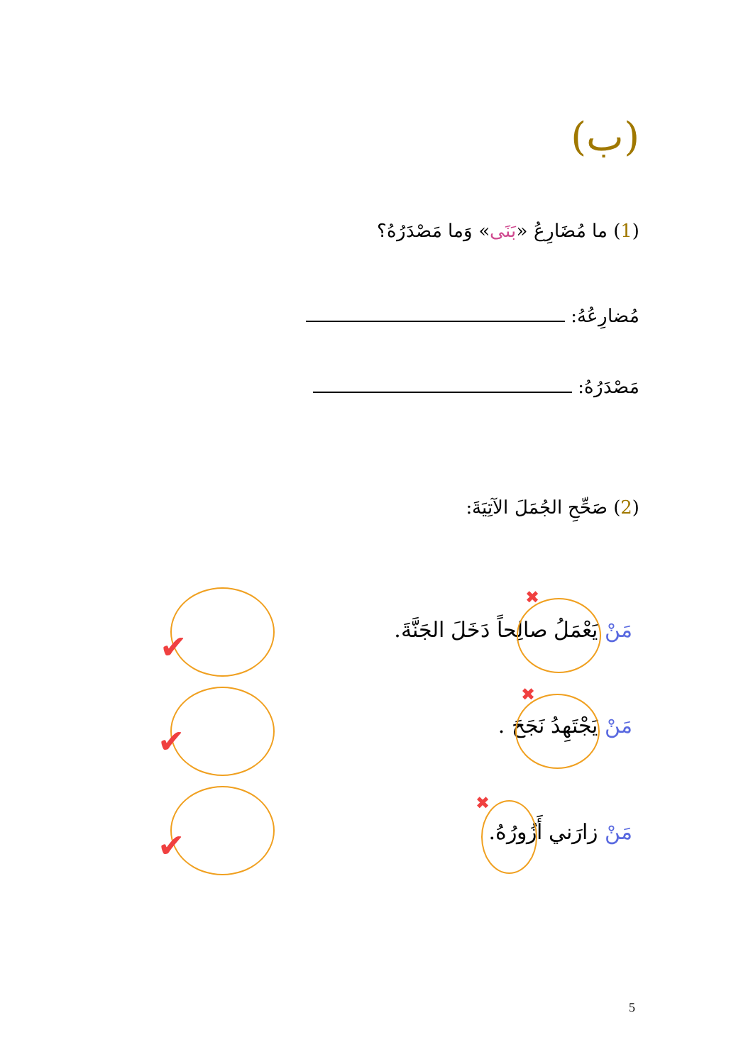(ب)
(1) ما مُضَارِعُ «بَنَى» وَما مَصْدَرُهُ؟
مُضارِعُهُ:
مَصْدَرُهُ:
(2) صَحِّحِ الجُمَلَ الآتِيَةَ:
مَنْ يَعْمَلُ صالِحاً دَخَلَ الجَنَّةَ.
مَنْ يَجْتَهِدُ نَجَحَ .
مَنْ زارَني أَزُورُهُ.
✖
✖
✖
✔
✔
✔
5